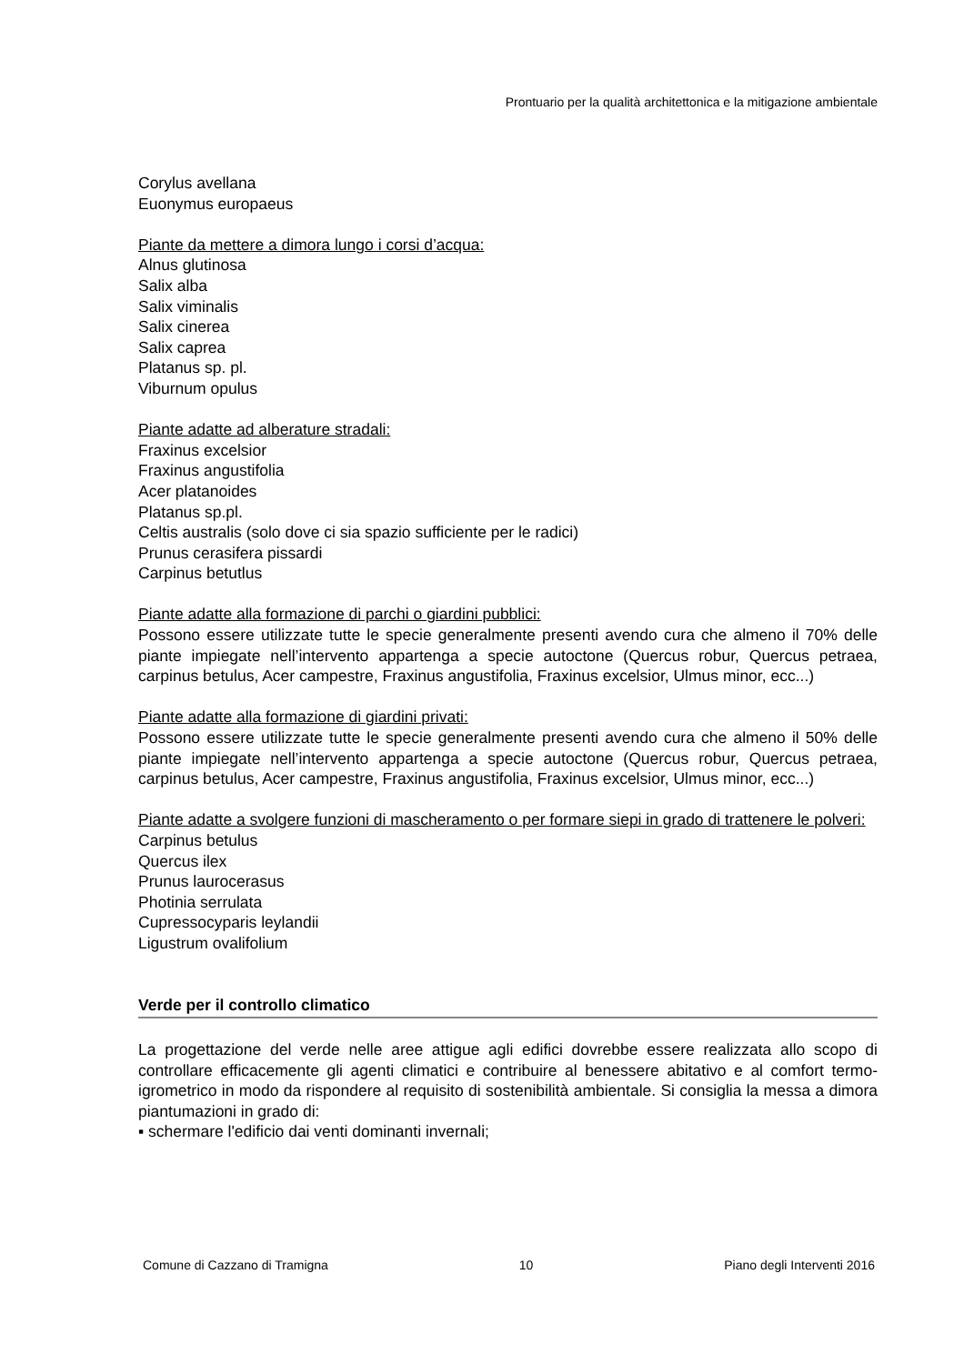Prontuario per la qualità architettonica e la mitigazione ambientale
Corylus avellana
Euonymus europaeus
Piante da mettere a dimora lungo i corsi d’acqua:
Alnus glutinosa
Salix alba
Salix viminalis
Salix cinerea
Salix caprea
Platanus sp. pl.
Viburnum opulus
Piante adatte ad alberature stradali:
Fraxinus excelsior
Fraxinus angustifolia
Acer platanoides
Platanus sp.pl.
Celtis australis (solo dove ci sia spazio sufficiente per le radici)
Prunus cerasifera pissardi
Carpinus betutlus
Piante adatte alla formazione di parchi o giardini pubblici:
Possono essere utilizzate tutte le specie generalmente presenti avendo cura che almeno il 70% delle piante impiegate nell’intervento appartenga a specie autoctone (Quercus robur, Quercus petraea, carpinus betulus, Acer campestre, Fraxinus angustifolia, Fraxinus excelsior, Ulmus minor, ecc...)
Piante adatte alla formazione di giardini privati:
Possono essere utilizzate tutte le specie generalmente presenti avendo cura che almeno il 50% delle piante impiegate nell’intervento appartenga a specie autoctone (Quercus robur, Quercus petraea, carpinus betulus, Acer campestre, Fraxinus angustifolia, Fraxinus excelsior, Ulmus minor, ecc...)
Piante adatte a svolgere funzioni di mascheramento o per formare siepi in grado di trattenere le polveri:
Carpinus betulus
Quercus ilex
Prunus laurocerasus
Photinia serrulata
Cupressocyparis leylandii
Ligustrum ovalifolium
Verde per il controllo climatico
La progettazione del verde nelle aree attigue agli edifici dovrebbe essere realizzata allo scopo di controllare efficacemente gli agenti climatici e contribuire al benessere abitativo e al comfort termo-igrometrico in modo da rispondere al requisito di sostenibilità ambientale. Si consiglia la messa a dimora piantumazioni in grado di:
▪ schermare l'edificio dai venti dominanti invernali;
Comune di Cazzano di Tramigna 10 Piano degli Interventi 2016